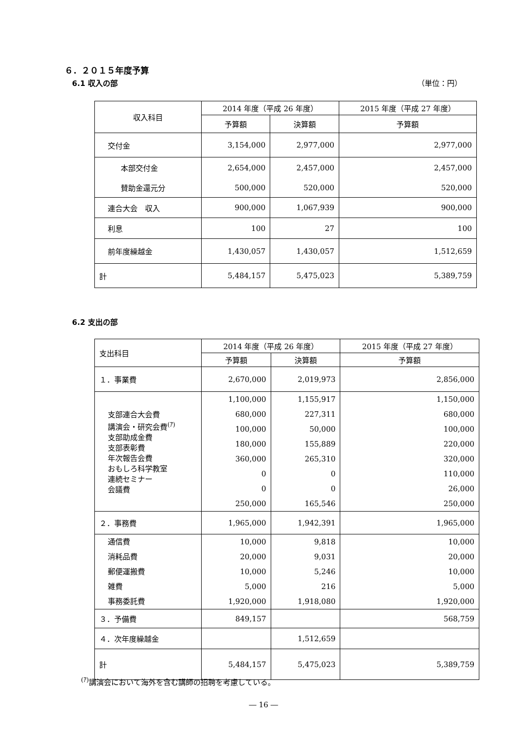６．２０１５年度予算
6.1 収入の部 （単位：円）
| 収入科目 | 2014 年度（平成 26 年度） | | 2015 年度（平成 27 年度） |
| --- | --- | --- | --- |
| | 予算額 | 決算額 | 予算額 |
| 交付金 | 3,154,000 | 2,977,000 | 2,977,000 |
| 本部交付金 | 2,654,000 | 2,457,000 | 2,457,000 |
| 賛助金還元分 | 500,000 | 520,000 | 520,000 |
| 連合大会 収入 | 900,000 | 1,067,939 | 900,000 |
| 利息 | 100 | 27 | 100 |
| 前年度繰越金 | 1,430,057 | 1,430,057 | 1,512,659 |
| 計 | 5,484,157 | 5,475,023 | 5,389,759 |
6.2 支出の部
| 支出科目 | 2014 年度（平成 26 年度） | | 2015 年度（平成 27 年度） |
| | 予算額 | 決算額 | 予算額 |
| １．事業費 | 2,670,000 | 2,019,973 | 2,856,000 |
| 支部連合大会費 講演会・研究会費<sup>(ｱ)</sup> 支部助成金費 支部表彰費 年次報告会費 おもしろ科学教室 連続セミナー 会議費 | 1,100,000 680,000 100,000 180,000 360,000 0 0 250,000 | 1,155,917 227,311 50,000 155,889 265,310 0 0 165,546 | 1,150,000 680,000 100,000 220,000 320,000 110,000 26,000 250,000 |
| ２．事務費 | 1,965,000 | 1,942,391 | 1,965,000 |
| 通信費 消耗品費 郵便運搬費 雑費 事務委託費 | 10,000 20,000 10,000 5,000 1,920,000 | 9,818 9,031 5,246 216 1,918,080 | 10,000 20,000 10,000 5,000 1,920,000 |
| ３．予備費 | 849,157 | | 568,759 |
| ４．次年度繰越金 | | 1,512,659 | |
| 計 | 5,484,157 | 5,475,023 | 5,389,759 |
<sup>(ｱ)</sup>講演会において海外を含む講師の招聘を考慮している。
― 16 ―